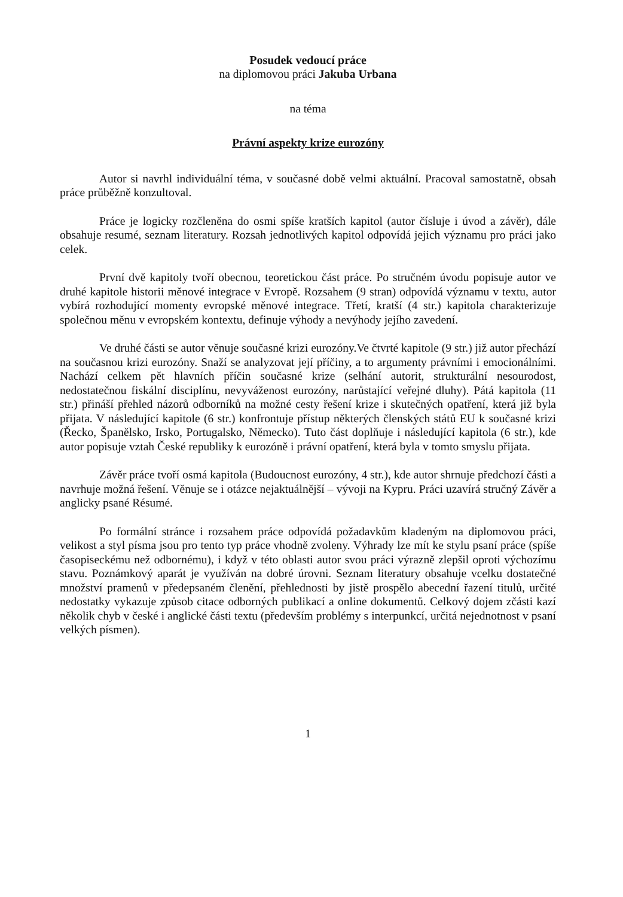Posudek vedoucí práce
na diplomovou práci Jakuba Urbana
na téma
Právní aspekty krize eurozóny
Autor si navrhl individuální téma, v současné době velmi aktuální. Pracoval samostatně, obsah práce průběžně konzultoval.
Práce je logicky rozčleněna do osmi spíše kratších kapitol (autor čísluje i úvod a závěr), dále obsahuje resumé, seznam literatury. Rozsah jednotlivých kapitol odpovídá jejich významu pro práci jako celek.
První dvě kapitoly tvoří obecnou, teoretickou část práce. Po stručném úvodu popisuje autor ve druhé kapitole historii měnové integrace v Evropě. Rozsahem (9 stran) odpovídá významu v textu, autor vybírá rozhodující momenty evropské měnové integrace. Třetí, kratší (4 str.) kapitola charakterizuje společnou měnu v evropském kontextu, definuje výhody a nevýhody jejího zavedení.
Ve druhé části se autor věnuje současné krizi eurozóny.Ve čtvrté kapitole (9 str.) již autor přechází na současnou krizi eurozóny. Snaží se analyzovat její příčiny, a to argumenty právními i emocionálními. Nachází celkem pět hlavních příčin současné krize (selhání autorit, strukturální nesourodost, nedostatečnou fiskální disciplínu, nevyváženost eurozóny, narůstající veřejné dluhy). Pátá kapitola (11 str.) přináší přehled názorů odborníků na možné cesty řešení krize i skutečných opatření, která již byla přijata. V následující kapitole (6 str.) konfrontuje přístup některých členských států EU k současné krizi (Řecko, Španělsko, Irsko, Portugalsko, Německo). Tuto část doplňuje i následující kapitola (6 str.), kde autor popisuje vztah České republiky k eurozóně i právní opatření, která byla v tomto smyslu přijata.
Závěr práce tvoří osmá kapitola (Budoucnost eurozóny, 4 str.), kde autor shrnuje předchozí části a navrhuje možná řešení. Věnuje se i otázce nejaktuálnější – vývoji na Kypru. Práci uzavírá stručný Závěr a anglicky psané Résumé.
Po formální stránce i rozsahem práce odpovídá požadavkům kladeným na diplomovou práci, velikost a styl písma jsou pro tento typ práce vhodně zvoleny. Výhrady lze mít ke stylu psaní práce (spíše časopiseckému než odbornému), i když v této oblasti autor svou práci výrazně zlepšil oproti výchozímu stavu. Poznámkový aparát je využíván na dobré úrovni. Seznam literatury obsahuje vcelku dostatečné množství pramenů v předepsaném členění, přehlednosti by jistě prospělo abecední řazení titulů, určité nedostatky vykazuje způsob citace odborných publikací a online dokumentů. Celkový dojem zčásti kazí několik chyb v české i anglické části textu (především problémy s interpunkcí, určitá nejednotnost v psaní velkých písmen).
1